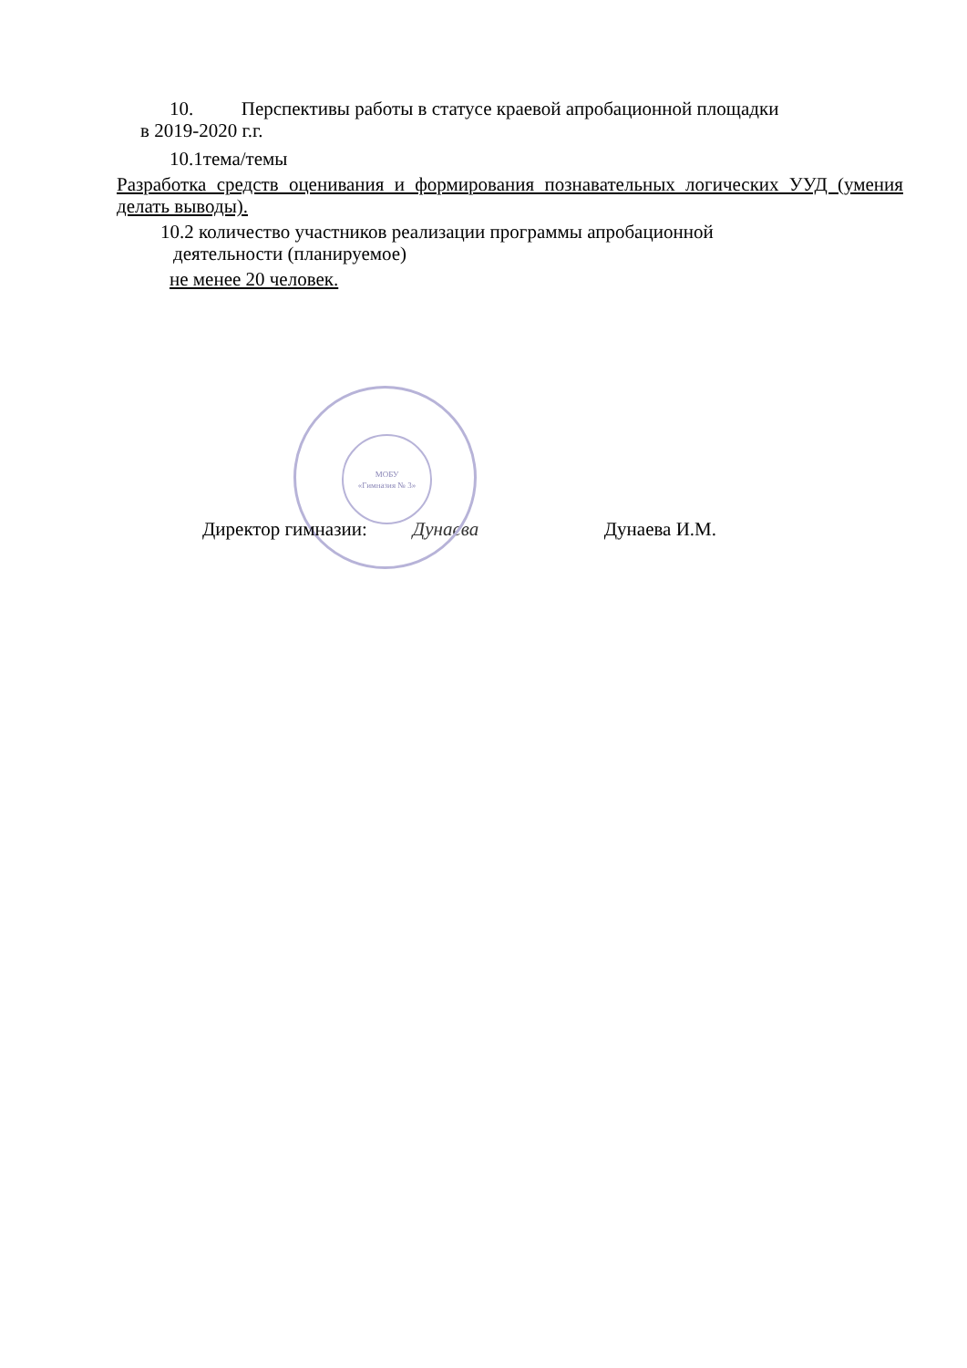10. Перспективы работы в статусе краевой апробационной площадки
в 2019-2020 г.г.
10.1тема/темы
Разработка средств оценивания и формирования познавательных логических УУД (умения делать выводы).
10.2 количество участников реализации программы апробационной
деятельности (планируемое)
не менее 20 человек.
МОБУ
«Гимназия № 3»
Директор гимназии: Дунаева Дунаева И.М.